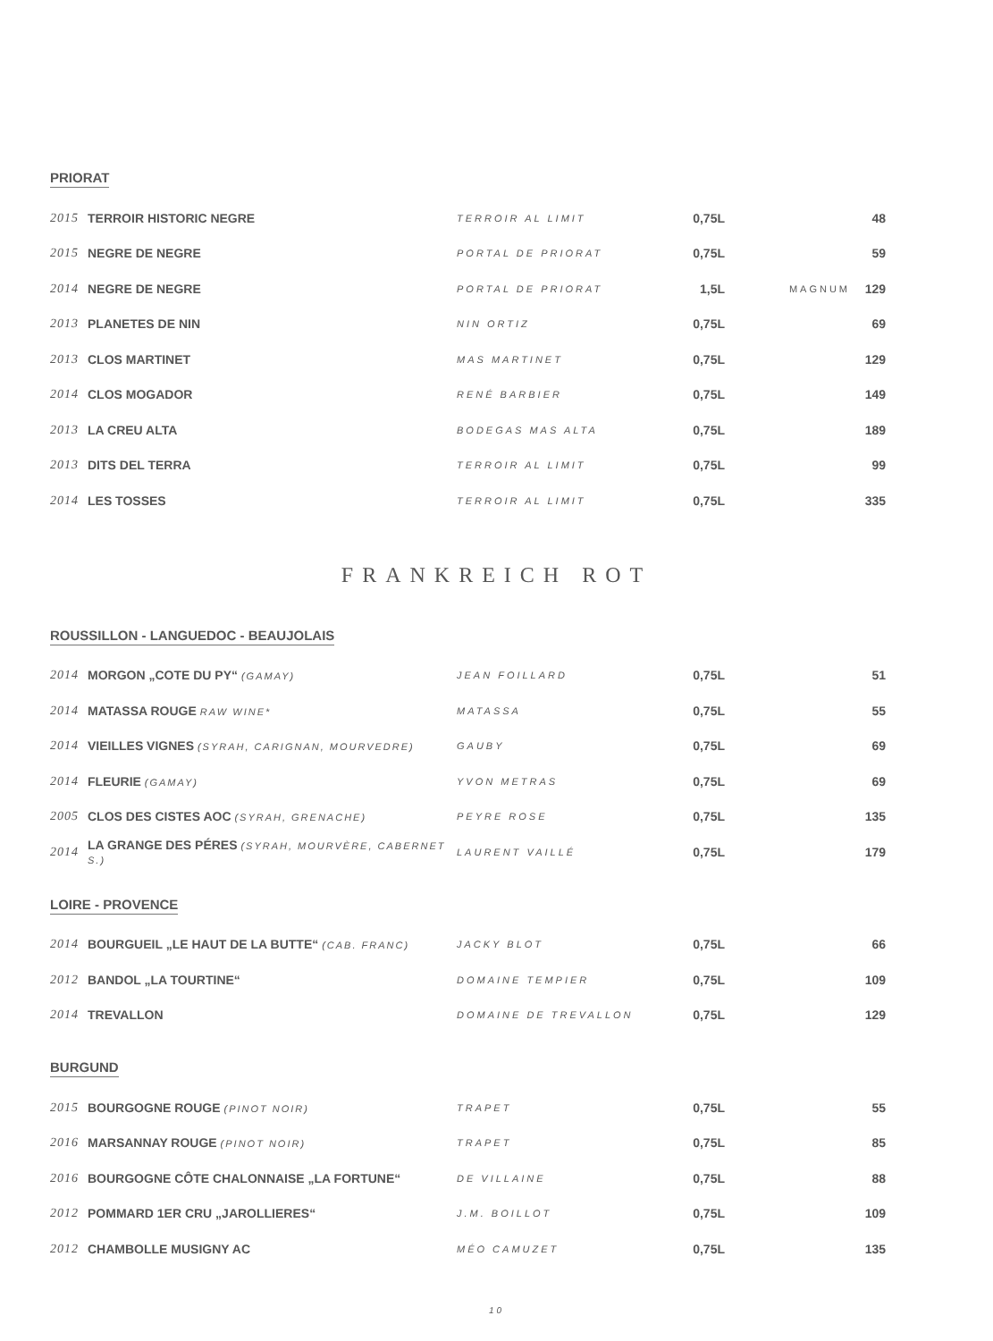PRIORAT
| 2015 | TERROIR HISTORIC NEGRE | TERROIR AL LIMIT | 0,75L | | 48 |
| 2015 | NEGRE DE NEGRE | PORTAL DE PRIORAT | 0,75L | | 59 |
| 2014 | NEGRE DE NEGRE | PORTAL DE PRIORAT | 1,5L | MAGNUM | 129 |
| 2013 | PLANETES DE NIN | NIN ORTIZ | 0,75L | | 69 |
| 2013 | CLOS MARTINET | MAS MARTINET | 0,75L | | 129 |
| 2014 | CLOS MOGADOR | RENÉ BARBIER | 0,75L | | 149 |
| 2013 | LA CREU ALTA | BODEGAS MAS ALTA | 0,75L | | 189 |
| 2013 | DITS DEL TERRA | TERROIR AL LIMIT | 0,75L | | 99 |
| 2014 | LES TOSSES | TERROIR AL LIMIT | 0,75L | | 335 |
FRANKREICH ROT
ROUSSILLON - LANGUEDOC - BEAUJOLAIS
| 2014 | MORGON „COTE DU PY“ (GAMAY) | JEAN FOILLARD | 0,75L | | 51 |
| 2014 | MATASSA ROUGE RAW WINE* | MATASSA | 0,75L | | 55 |
| 2014 | VIEILLES VIGNES (SYRAH, CARIGNAN, MOURVEDRE) | GAUBY | 0,75L | | 69 |
| 2014 | FLEURIE (GAMAY) | YVON METRAS | 0,75L | | 69 |
| 2005 | CLOS DES CISTES AOC (SYRAH, GRENACHE) | PEYRE ROSE | 0,75L | | 135 |
| 2014 | LA GRANGE DES PÉRES (SYRAH, MOURVÈRE, CABERNET S.) | LAURENT VAILLÉ | 0,75L | | 179 |
LOIRE - PROVENCE
| 2014 | BOURGUEIL „LE HAUT DE LA BUTTE“ (CAB. FRANC) | JACKY BLOT | 0,75L | | 66 |
| 2012 | BANDOL „LA TOURTINE“ | DOMAINE TEMPIER | 0,75L | | 109 |
| 2014 | TREVALLON | DOMAINE DE TREVALLON | 0,75L | | 129 |
BURGUND
| 2015 | BOURGOGNE ROUGE (PINOT NOIR) | TRAPET | 0,75L | | 55 |
| 2016 | MARSANNAY ROUGE (PINOT NOIR) | TRAPET | 0,75L | | 85 |
| 2016 | BOURGOGNE CÔTE CHALONNAISE „LA FORTUNE“ | DE VILLAINE | 0,75L | | 88 |
| 2012 | POMMARD 1ER CRU „JAROLLIERES“ | J.M. BOILLOT | 0,75L | | 109 |
| 2012 | CHAMBOLLE MUSIGNY AC | MÉO CAMUZET | 0,75L | | 135 |
10